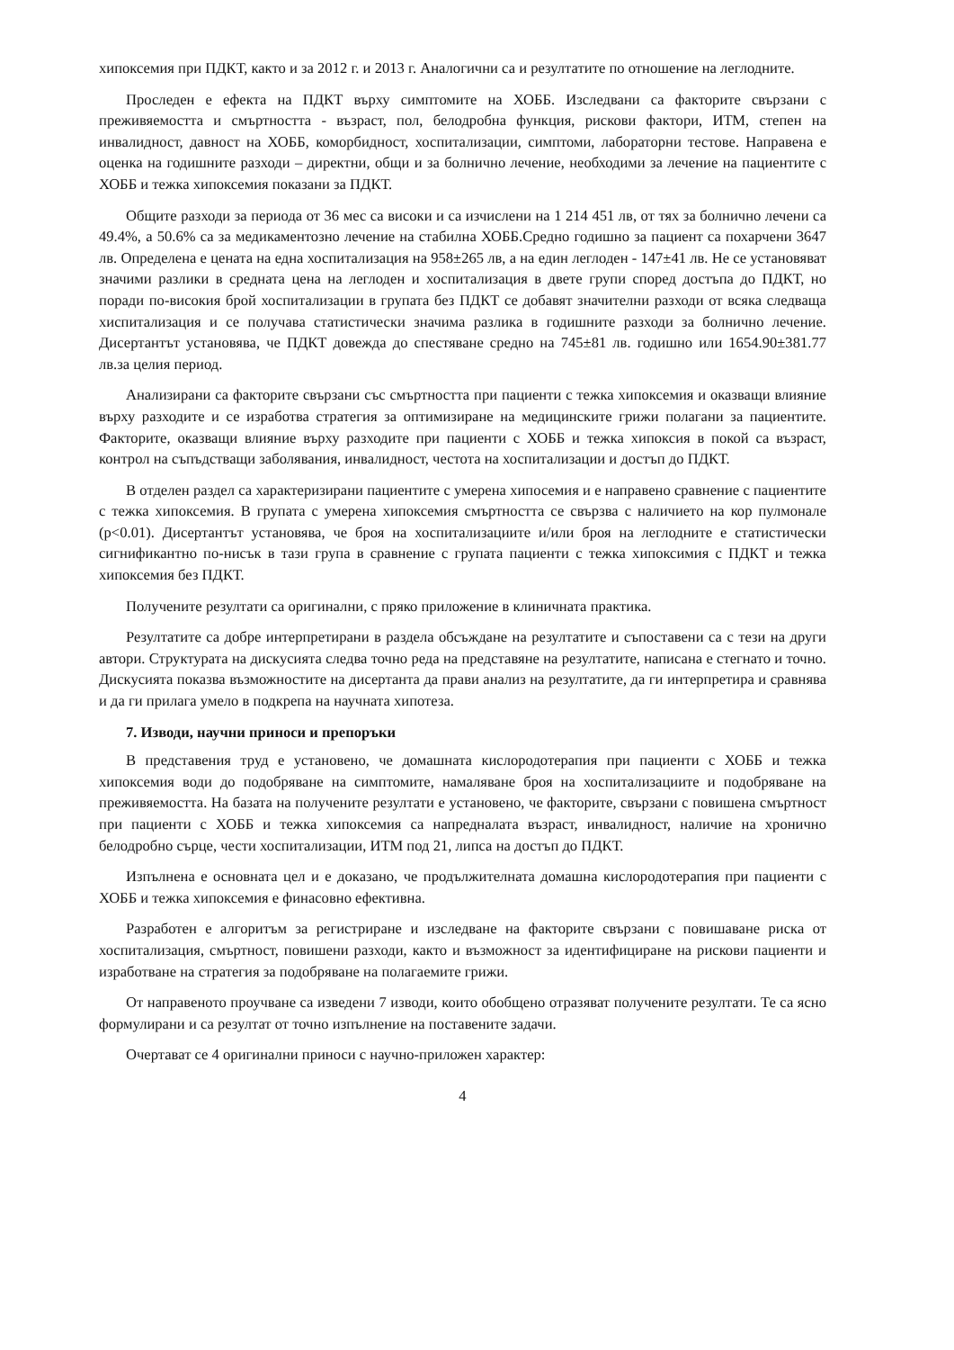хипоксемия при ПДКТ, както и за 2012 г. и 2013 г. Аналогични са и резултатите по отношение на леглодните.
Проследен е ефекта на ПДКТ върху симптомите на ХОББ. Изследвани са факторите свързани с преживяемостта и смъртността - възраст, пол, белодробна функция, рискови фактори, ИТМ, степен на инвалидност, давност на ХОББ, коморбидност, хоспитализации, симптоми, лабораторни тестове. Направена е оценка на годишните разходи – директни, общи и за болнично лечение, необходими за лечение на пациентите с ХОББ и тежка хипоксемия показани за ПДКТ.
Общите разходи за периода от 36 мес са високи и са изчислени на 1 214 451 лв, от тях за болнично лечени са 49.4%, а 50.6% са за медикаментозно лечение на стабилна ХОББ.Средно годишно за пациент са похарчени 3647 лв. Определена е цената на една хоспитализация на 958±265 лв, а на един леглоден - 147±41 лв. Не се установяват значими разлики в средната цена на леглоден и хоспитализация в двете групи според достъпа до ПДКТ, но поради по-високия брой хоспитализации в групата без ПДКТ се добавят значителни разходи от всяка следваща хиспитализация и се получава статистически значима разлика в годишните разходи за болнично лечение. Дисертантът установява, че ПДКТ довежда до спестяване средно на 745±81 лв. годишно или 1654.90±381.77 лв.за целия период.
Анализирани са факторите свързани със смъртността при пациенти с тежка хипоксемия и оказващи влияние върху разходите и се изработва стратегия за оптимизиране на медицинските грижи полагани за пациентите. Факторите, оказващи влияние върху разходите при пациенти с ХОББ и тежка хипоксия в покой са възраст, контрол на съпъдстващи заболявания, инвалидност, честота на хоспитализации и достъп до ПДКТ.
В отделен раздел са характеризирани пациентите с умерена хипосемия и е направено сравнение с пациентите с тежка хипоксемия. В групата с умерена хипоксемия смъртността се свързва с наличието на кор пулмонале (p<0.01). Дисертантът установява, че броя на хоспитализациите и/или броя на леглодните е статистически сигнификантно по-нисък в тази група в сравнение с групата пациенти с тежка хипоксимия с ПДКТ и тежка хипоксемия без ПДКТ.
Получените резултати са оригинални, с пряко приложение в клиничната практика.
Резултатите са добре интерпретирани в раздела обсъждане на резултатите и съпоставени са с тези на други автори. Структурата на дискусията следва точно реда на представяне на резултатите, написана е стегнато и точно. Дискусията показва възможностите на дисертанта да прави анализ на резултатите, да ги интерпретира и сравнява и да ги прилага умело в подкрепа на научната хипотеза.
7. Изводи, научни приноси и препоръки
В представения труд е установено, че домашната кислородотерапия при пациенти с ХОББ и тежка хипоксемия води до подобряване на симптомите, намаляване броя на хоспитализациите и подобряване на преживяемостта. На базата на получените резултати е установено, че факторите, свързани с повишена смъртност при пациенти с ХОББ и тежка хипоксемия са напредналата възраст, инвалидност, наличие на хронично белодробно сърце, чести хоспитализации, ИТМ под 21, липса на достъп до ПДКТ.
Изпълнена е основната цел и е доказано, че продължителната домашна кислородотерапия при пациенти с ХОББ и тежка хипоксемия е финасовно ефективна.
Разработен е алгоритъм за регистриране и изследване на факторите свързани с повишаване риска от хоспитализация, смъртност, повишени разходи, както и възможност за идентифициране на рискови пациенти и изработване на стратегия за подобряване на полагаемите грижи.
От направеното проучване са изведени 7 изводи, които обобщено отразяват получените резултати. Те са ясно формулирани и са резултат от точно изпълнение на поставените задачи.
Очертават се 4 оригинални приноси с научно-приложен характер:
4